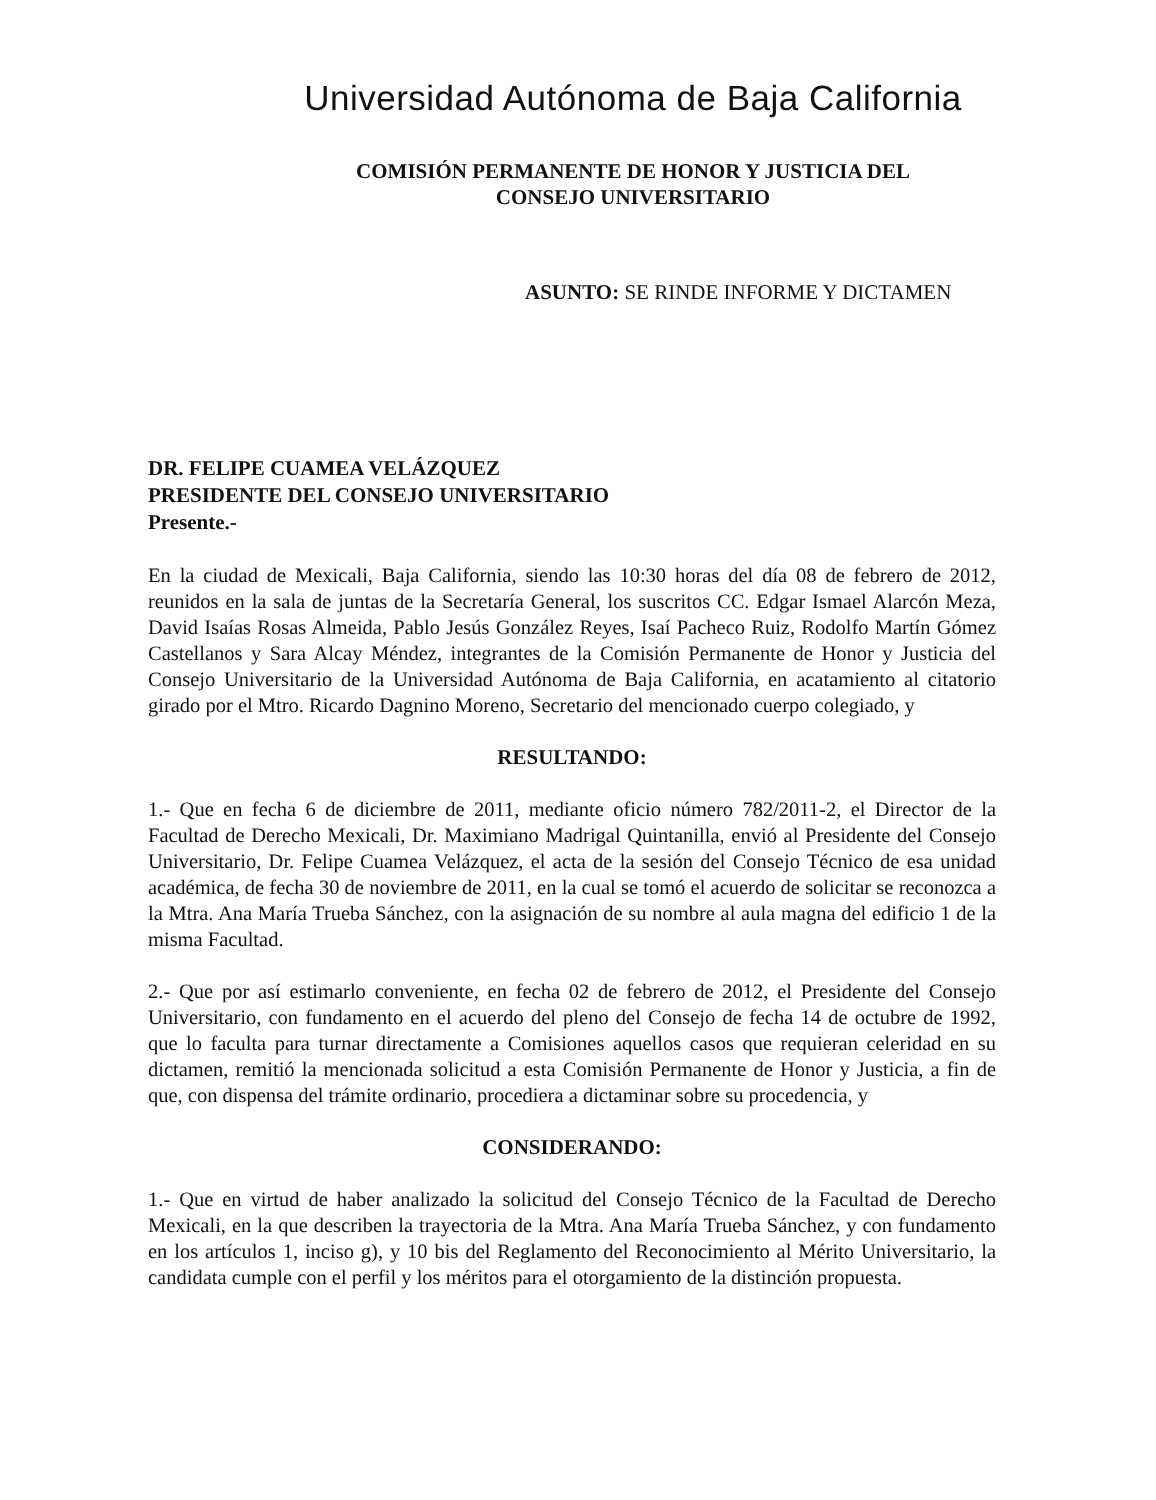Universidad Autónoma de Baja California
COMISIÓN PERMANENTE DE HONOR Y JUSTICIA DEL
CONSEJO UNIVERSITARIO
ASUNTO: SE RINDE INFORME Y DICTAMEN
DR. FELIPE CUAMEA VELÁZQUEZ
PRESIDENTE DEL CONSEJO UNIVERSITARIO
Presente.-
En la ciudad de Mexicali, Baja California, siendo las 10:30 horas del día 08 de febrero de 2012, reunidos en la sala de juntas de la Secretaría General, los suscritos CC. Edgar Ismael Alarcón Meza, David Isaías Rosas Almeida, Pablo Jesús González Reyes, Isaí Pacheco Ruiz, Rodolfo Martín Gómez Castellanos y Sara Alcay Méndez, integrantes de la Comisión Permanente de Honor y Justicia del Consejo Universitario de la Universidad Autónoma de Baja California, en acatamiento al citatorio girado por el Mtro. Ricardo Dagnino Moreno, Secretario del mencionado cuerpo colegiado, y
RESULTANDO:
1.- Que en fecha 6 de diciembre de 2011, mediante oficio número 782/2011-2, el Director de la Facultad de Derecho Mexicali, Dr. Maximiano Madrigal Quintanilla, envió al Presidente del Consejo Universitario, Dr. Felipe Cuamea Velázquez, el acta de la sesión del Consejo Técnico de esa unidad académica, de fecha 30 de noviembre de 2011, en la cual se tomó el acuerdo de solicitar se reconozca a la Mtra. Ana María Trueba Sánchez, con la asignación de su nombre al aula magna del edificio 1 de la misma Facultad.
2.- Que por así estimarlo conveniente, en fecha 02 de febrero de 2012, el Presidente del Consejo Universitario, con fundamento en el acuerdo del pleno del Consejo de fecha 14 de octubre de 1992, que lo faculta para turnar directamente a Comisiones aquellos casos que requieran celeridad en su dictamen, remitió la mencionada solicitud a esta Comisión Permanente de Honor y Justicia, a fin de que, con dispensa del trámite ordinario, procediera a dictaminar sobre su procedencia, y
CONSIDERANDO:
1.- Que en virtud de haber analizado la solicitud del Consejo Técnico de la Facultad de Derecho Mexicali, en la que describen la trayectoria de la Mtra. Ana María Trueba Sánchez, y con fundamento en los artículos 1, inciso g), y 10 bis del Reglamento del Reconocimiento al Mérito Universitario, la candidata cumple con el perfil y los méritos para el otorgamiento de la distinción propuesta.